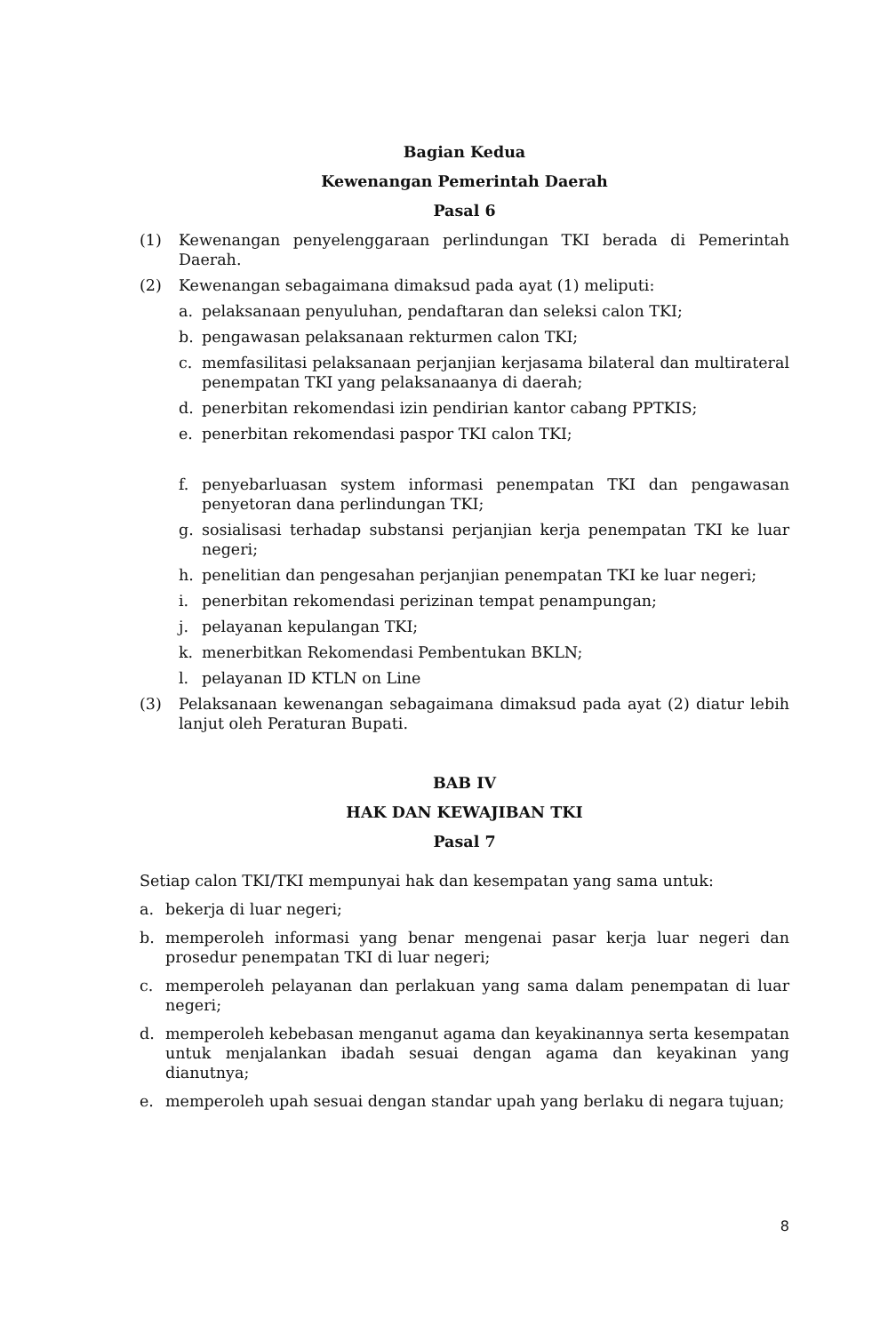Bagian Kedua
Kewenangan Pemerintah Daerah
Pasal 6
(1) Kewenangan penyelenggaraan perlindungan TKI berada di Pemerintah Daerah.
(2) Kewenangan sebagaimana dimaksud pada ayat (1) meliputi:
a. pelaksanaan penyuluhan, pendaftaran dan seleksi calon TKI;
b. pengawasan pelaksanaan rekturmen calon TKI;
c. memfasilitasi pelaksanaan perjanjian kerjasama bilateral dan multirateral penempatan TKI yang pelaksanaanya di daerah;
d. penerbitan rekomendasi izin pendirian kantor cabang PPTKIS;
e. penerbitan rekomendasi paspor TKI calon TKI;
f. penyebarluasan system informasi penempatan TKI dan pengawasan penyetoran dana perlindungan TKI;
g. sosialisasi terhadap substansi perjanjian kerja penempatan TKI ke luar negeri;
h. penelitian dan pengesahan perjanjian penempatan TKI ke luar negeri;
i. penerbitan rekomendasi perizinan tempat penampungan;
j. pelayanan kepulangan TKI;
k. menerbitkan Rekomendasi Pembentukan BKLN;
l. pelayanan ID KTLN on Line
(3) Pelaksanaan kewenangan sebagaimana dimaksud pada ayat (2) diatur lebih lanjut oleh Peraturan Bupati.
BAB IV
HAK DAN KEWAJIBAN TKI
Pasal 7
Setiap calon TKI/TKI mempunyai hak dan kesempatan yang sama untuk:
a. bekerja di luar negeri;
b. memperoleh informasi yang benar mengenai pasar kerja luar negeri dan prosedur penempatan TKI di luar negeri;
c. memperoleh pelayanan dan perlakuan yang sama dalam penempatan di luar negeri;
d. memperoleh kebebasan menganut agama dan keyakinannya serta kesempatan untuk menjalankan ibadah sesuai dengan agama dan keyakinan yang dianutnya;
e. memperoleh upah sesuai dengan standar upah yang berlaku di negara tujuan;
8